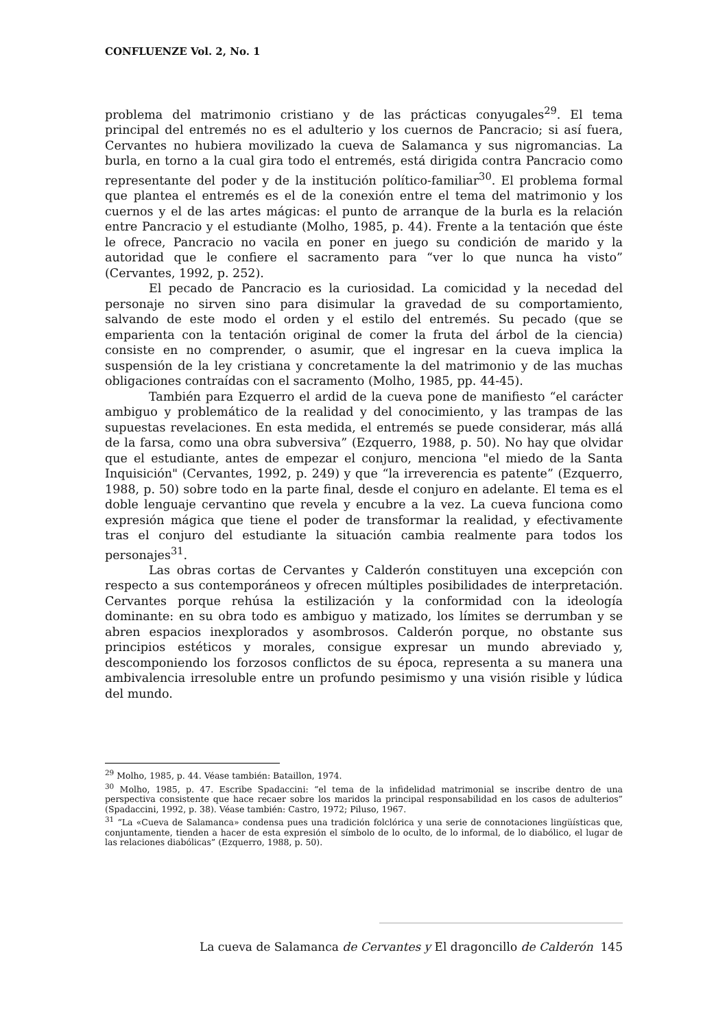CONFLUENZE Vol. 2, No. 1
problema del matrimonio cristiano y de las prácticas conyugales<sup>29</sup>. El tema principal del entremés no es el adulterio y los cuernos de Pancracio; si así fuera, Cervantes no hubiera movilizado la cueva de Salamanca y sus nigromancias. La burla, en torno a la cual gira todo el entremés, está dirigida contra Pancracio como representante del poder y de la institución político-familiar<sup>30</sup>. El problema formal que plantea el entremés es el de la conexión entre el tema del matrimonio y los cuernos y el de las artes mágicas: el punto de arranque de la burla es la relación entre Pancracio y el estudiante (Molho, 1985, p. 44). Frente a la tentación que éste le ofrece, Pancracio no vacila en poner en juego su condición de marido y la autoridad que le confiere el sacramento para “ver lo que nunca ha visto” (Cervantes, 1992, p. 252).
El pecado de Pancracio es la curiosidad. La comicidad y la necedad del personaje no sirven sino para disimular la gravedad de su comportamiento, salvando de este modo el orden y el estilo del entremés. Su pecado (que se emparienta con la tentación original de comer la fruta del árbol de la ciencia) consiste en no comprender, o asumir, que el ingresar en la cueva implica la suspensión de la ley cristiana y concretamente la del matrimonio y de las muchas obligaciones contraídas con el sacramento (Molho, 1985, pp. 44-45).
También para Ezquerro el ardid de la cueva pone de manifiesto “el carácter ambiguo y problemático de la realidad y del conocimiento, y las trampas de las supuestas revelaciones. En esta medida, el entremés se puede considerar, más allá de la farsa, como una obra subversiva” (Ezquerro, 1988, p. 50). No hay que olvidar que el estudiante, antes de empezar el conjuro, menciona "el miedo de la Santa Inquisición" (Cervantes, 1992, p. 249) y que “la irreverencia es patente” (Ezquerro, 1988, p. 50) sobre todo en la parte final, desde el conjuro en adelante. El tema es el doble lenguaje cervantino que revela y encubre a la vez. La cueva funciona como expresión mágica que tiene el poder de transformar la realidad, y efectivamente tras el conjuro del estudiante la situación cambia realmente para todos los personajes<sup>31</sup>.
Las obras cortas de Cervantes y Calderón constituyen una excepción con respecto a sus contemporáneos y ofrecen múltiples posibilidades de interpretación. Cervantes porque rehúsa la estilización y la conformidad con la ideología dominante: en su obra todo es ambiguo y matizado, los límites se derrumban y se abren espacios inexplorados y asombrosos. Calderón porque, no obstante sus principios estéticos y morales, consigue expresar un mundo abreviado y, descomponiendo los forzosos conflictos de su época, representa a su manera una ambivalencia irresoluble entre un profundo pesimismo y una visión risible y lúdica del mundo.
<sup>29</sup> Molho, 1985, p. 44. Véase también: Bataillon, 1974.
<sup>30</sup> Molho, 1985, p. 47. Escribe Spadaccini: “el tema de la infidelidad matrimonial se inscribe dentro de una perspectiva consistente que hace recaer sobre los maridos la principal responsabilidad en los casos de adulterios” (Spadaccini, 1992, p. 38). Véase también: Castro, 1972; Piluso, 1967.
<sup>31</sup> “La «Cueva de Salamanca» condensa pues una tradición folclórica y una serie de connotaciones lingüísticas que, conjuntamente, tienden a hacer de esta expresión el símbolo de lo oculto, de lo informal, de lo diabólico, el lugar de las relaciones diabólicas” (Ezquerro, 1988, p. 50).
La cueva de Salamanca de Cervantes y El dragoncillo de Calderón 145